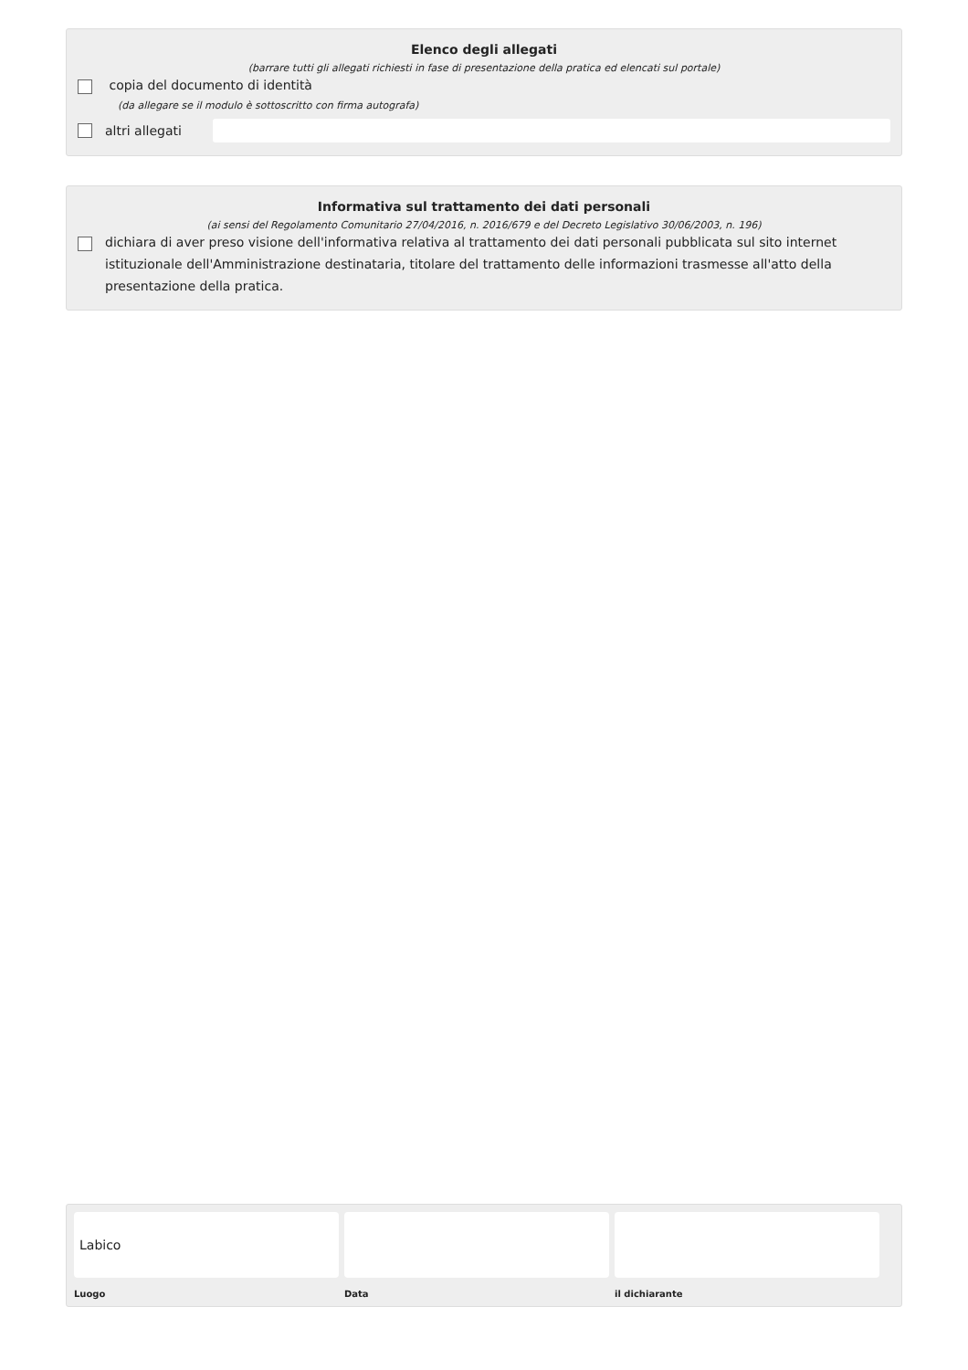Elenco degli allegati
(barrare tutti gli allegati richiesti in fase di presentazione della pratica ed elencati sul portale)
copia del documento di identità
(da allegare se il modulo è sottoscritto con firma autografa)
altri allegati
Informativa sul trattamento dei dati personali
(ai sensi del Regolamento Comunitario 27/04/2016, n. 2016/679 e del Decreto Legislativo 30/06/2003, n. 196)
dichiara di aver preso visione dell'informativa relativa al trattamento dei dati personali pubblicata sul sito internet istituzionale dell'Amministrazione destinataria, titolare del trattamento delle informazioni trasmesse all'atto della presentazione della pratica.
Labico
Luogo
Data il dichiarante